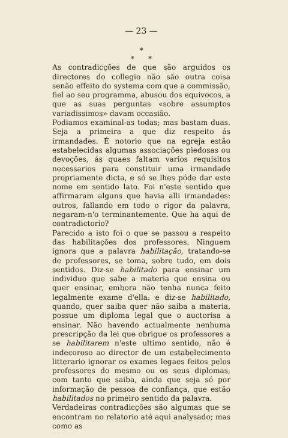— 23 —
*
* *
As contradicções de que são arguidos os directores do collegio não são outra coisa senão effeito do systema com que a commissão, fiel ao seu programma, abusou dos equivocos, a que as suas perguntas «sobre assumptos variadissimos» davam occasião.
Podiamos examinal-as todas; mas bastam duas. Seja a primeira a que diz respeito ás irmandades. É notorio que na egreja estão estabelecidas algumas associações piedosas ou devoções, ás quaes faltam varios requisitos necessarios para constituir uma irmandade propriamente dicta, e só se lhes póde dar este nome em sentido lato. Foi n'este sentido que affirmaram alguns que havia alli irmandades: outros, fallando em todo o rigor da palavra, negaram-n'o terminantemente. Que ha aqui de contradictorio?
Parecido a isto foi o que se passou a respeito das habilitações dos professores. Ninguem ignora que a palavra habilitação, tratando-se de professores, se toma, sobre tudo, em dois sentidos. Diz-se habilitado para ensinar um individuo que sabe a materia que ensina ou quer ensinar, embora não tenha nunca feito legalmente exame d'ella: e diz-se habilitado, quando, quer saiba quer não saiba a materia, possue um diploma legal que o auctorisa a ensinar. Não havendo actualmente nenhuma prescripção da lei que obrigue os professores a se habilitarem n'este ultimo sentido, não é indecoroso ao director de um estabelecimento litterario ignorar os exames legaes feitos pelos professores do mesmo ou os seus diplomas, com tanto que saiba, ainda que seja só por informação de pessoa de confiança, que estão habilitados no primeiro sentido da palavra.
Verdadeiras contradicções são algumas que se encontram no relatorio até aqui analysado; mas como as